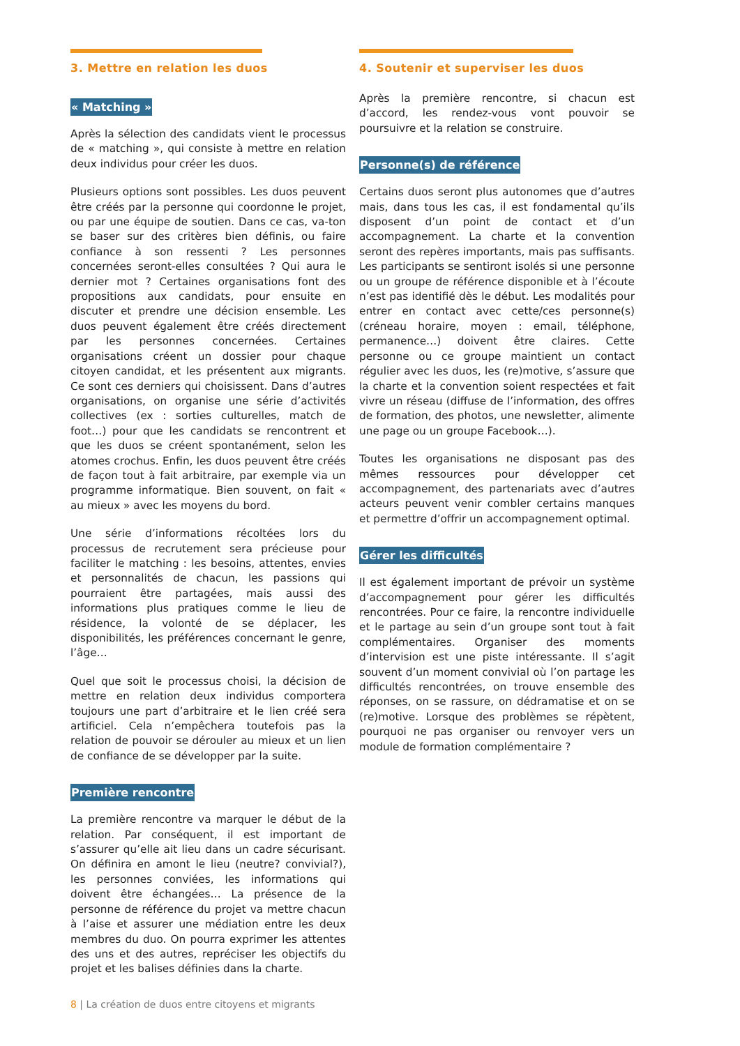3. Mettre en relation les duos
« Matching »
Après la sélection des candidats vient le processus de « matching », qui consiste à mettre en relation deux individus pour créer les duos.
Plusieurs options sont possibles. Les duos peuvent être créés par la personne qui coordonne le projet, ou par une équipe de soutien. Dans ce cas, va-ton se baser sur des critères bien définis, ou faire confiance à son ressenti ? Les personnes concernées seront-elles consultées ? Qui aura le dernier mot ? Certaines organisations font des propositions aux candidats, pour ensuite en discuter et prendre une décision ensemble. Les duos peuvent également être créés directement par les personnes concernées. Certaines organisations créent un dossier pour chaque citoyen candidat, et les présentent aux migrants. Ce sont ces derniers qui choisissent. Dans d’autres organisations, on organise une série d’activités collectives (ex : sorties culturelles, match de foot…) pour que les candidats se rencontrent et que les duos se créent spontanément, selon les atomes crochus. Enfin, les duos peuvent être créés de façon tout à fait arbitraire, par exemple via un programme informatique. Bien souvent, on fait « au mieux » avec les moyens du bord.
Une série d’informations récoltées lors du processus de recrutement sera précieuse pour faciliter le matching : les besoins, attentes, envies et personnalités de chacun, les passions qui pourraient être partagées, mais aussi des informations plus pratiques comme le lieu de résidence, la volonté de se déplacer, les disponibilités, les préférences concernant le genre, l’âge…
Quel que soit le processus choisi, la décision de mettre en relation deux individus comportera toujours une part d’arbitraire et le lien créé sera artificiel. Cela n’empêchera toutefois pas la relation de pouvoir se dérouler au mieux et un lien de confiance de se développer par la suite.
Première rencontre
La première rencontre va marquer le début de la relation. Par conséquent, il est important de s’assurer qu’elle ait lieu dans un cadre sécurisant. On définira en amont le lieu (neutre? convivial?), les personnes conviées, les informations qui doivent être échangées… La présence de la personne de référence du projet va mettre chacun à l’aise et assurer une médiation entre les deux membres du duo. On pourra exprimer les attentes des uns et des autres, repréciser les objectifs du projet et les balises définies dans la charte.
4. Soutenir et superviser les duos
Après la première rencontre, si chacun est d’accord, les rendez-vous vont pouvoir se poursuivre et la relation se construire.
Personne(s) de référence
Certains duos seront plus autonomes que d’autres mais, dans tous les cas, il est fondamental qu’ils disposent d’un point de contact et d’un accompagnement. La charte et la convention seront des repères importants, mais pas suffisants. Les participants se sentiront isolés si une personne ou un groupe de référence disponible et à l’écoute n’est pas identifié dès le début. Les modalités pour entrer en contact avec cette/ces personne(s) (créneau horaire, moyen : email, téléphone, permanence…) doivent être claires. Cette personne ou ce groupe maintient un contact régulier avec les duos, les (re)motive, s’assure que la charte et la convention soient respectées et fait vivre un réseau (diffuse de l’information, des offres de formation, des photos, une newsletter, alimente une page ou un groupe Facebook…).
Toutes les organisations ne disposant pas des mêmes ressources pour développer cet accompagnement, des partenariats avec d’autres acteurs peuvent venir combler certains manques et permettre d’offrir un accompagnement optimal.
Gérer les difficultés
Il est également important de prévoir un système d’accompagnement pour gérer les difficultés rencontrées. Pour ce faire, la rencontre individuelle et le partage au sein d’un groupe sont tout à fait complémentaires. Organiser des moments d’intervision est une piste intéressante. Il s’agit souvent d’un moment convivial où l’on partage les difficultés rencontrées, on trouve ensemble des réponses, on se rassure, on dédramatise et on se (re)motive. Lorsque des problèmes se répètent, pourquoi ne pas organiser ou renvoyer vers un module de formation complémentaire ?
8 | La création de duos entre citoyens et migrants